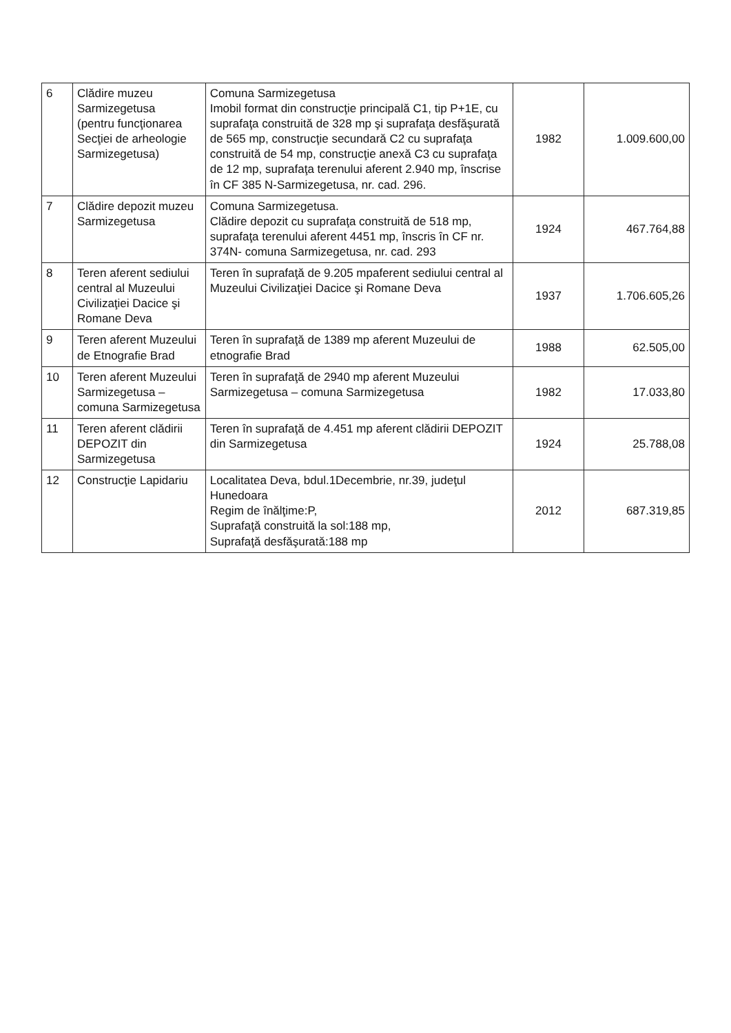| 6 | Clădire muzeu Sarmizegetusa (pentru funcţionarea Secţiei de arheologie Sarmizegetusa) | Comuna Sarmizegetusa Imobil format din construcţie principală C1, tip P+1E, cu suprafaţa construită de 328 mp şi suprafaţa desfăşurată de 565 mp, construcţie secundară C2 cu suprafaţa construită de 54 mp, construcţie anexă C3 cu suprafaţa de 12 mp, suprafaţa terenului aferent 2.940 mp, înscrise în CF 385 N-Sarmizegetusa, nr. cad. 296. | 1982 | 1.009.600,00 |
| 7 | Clădire depozit muzeu Sarmizegetusa | Comuna Sarmizegetusa. Clădire depozit cu suprafaţa construită de 518 mp, suprafaţa terenului aferent 4451 mp, înscris în CF nr. 374N- comuna Sarmizegetusa, nr. cad. 293 | 1924 | 467.764,88 |
| 8 | Teren aferent sediului central al Muzeului Civilizaţiei Dacice şi Romane Deva | Teren în suprafaţă de 9.205 mpaferent sediului central al Muzeului Civilizaţiei Dacice şi Romane Deva | 1937 | 1.706.605,26 |
| 9 | Teren aferent Muzeului de Etnografie Brad | Teren în suprafaţă de 1389 mp aferent Muzeului de etnografie Brad | 1988 | 62.505,00 |
| 10 | Teren aferent Muzeului Sarmizegetusa – comuna Sarmizegetusa | Teren în suprafaţă de 2940 mp aferent Muzeului Sarmizegetusa – comuna Sarmizegetusa | 1982 | 17.033,80 |
| 11 | Teren aferent clădirii DEPOZIT din Sarmizegetusa | Teren în suprafaţă de 4.451 mp aferent clădirii DEPOZIT din Sarmizegetusa | 1924 | 25.788,08 |
| 12 | Construcţie Lapidariu | Localitatea Deva, bdul.1Decembrie, nr.39, judeţul Hunedoara Regim de înălţime:P, Suprafaţă construită la sol:188 mp, Suprafaţă desfăşurată:188 mp | 2012 | 687.319,85 |